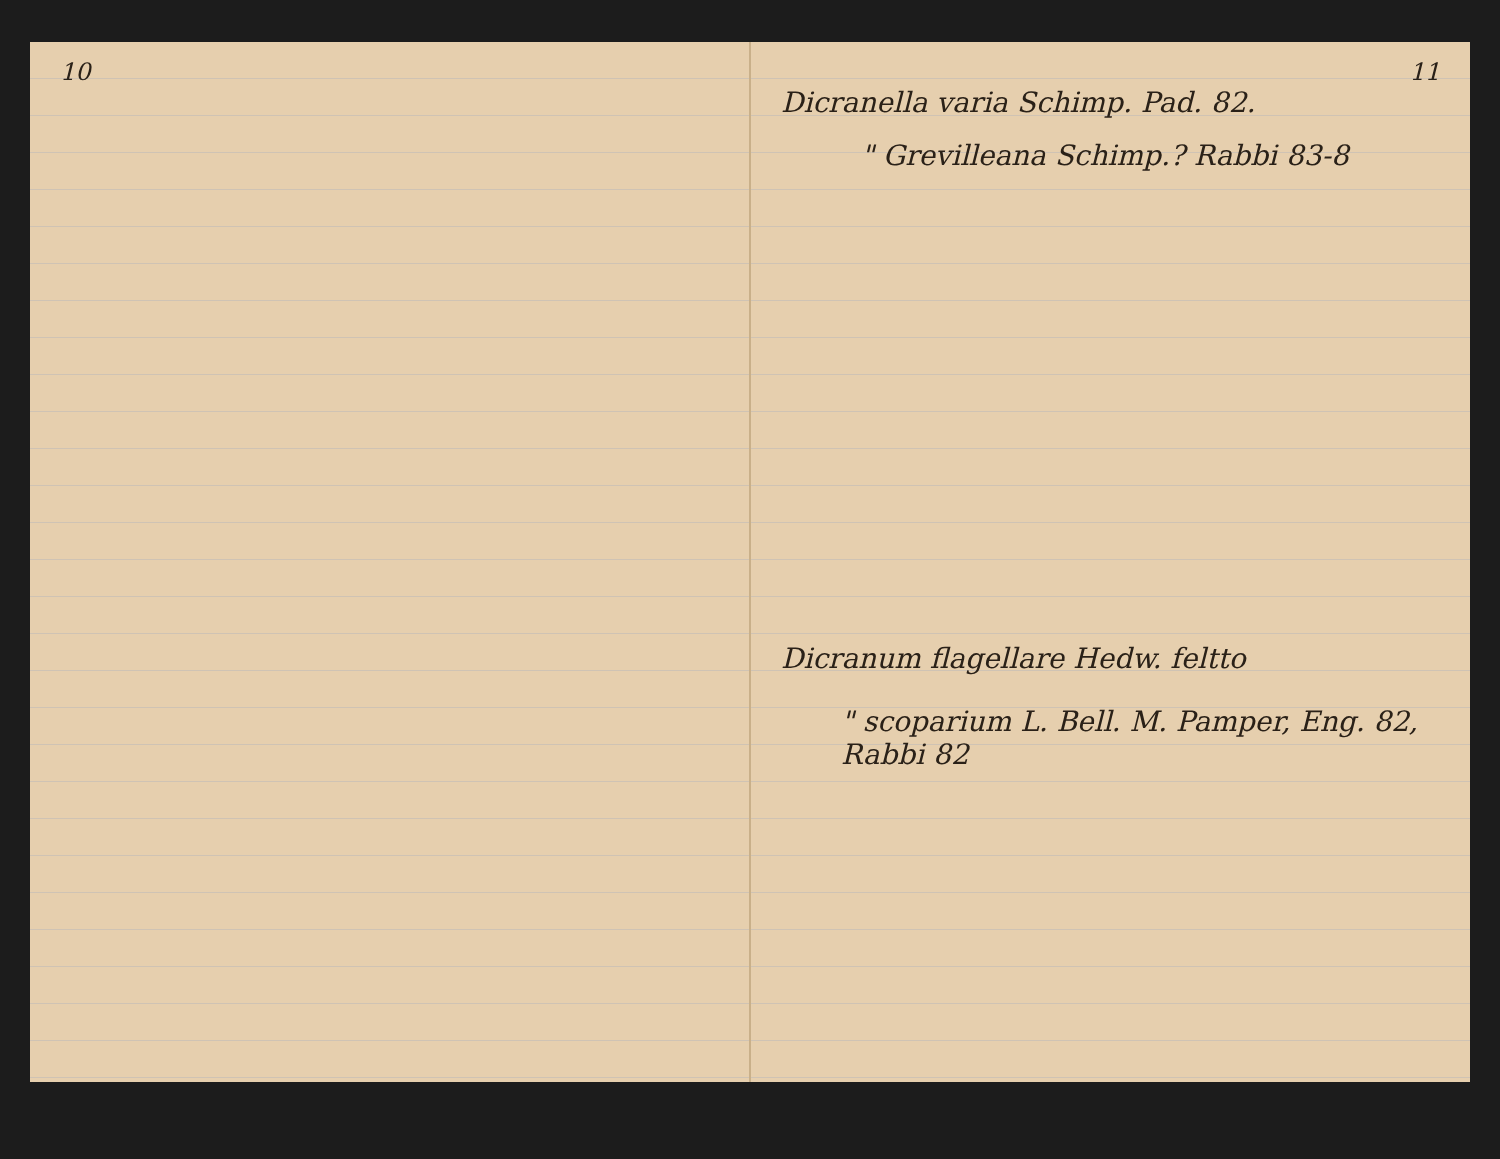10 11
Dicranella varia Schimp. Pad. 82.
" Grevilleana Schimp.? Rabbi 83-8
Dicranum flagellare Hedw. feltto
" scoparium L. Bell. M. Pamper, Eng. 82, Rabbi 82